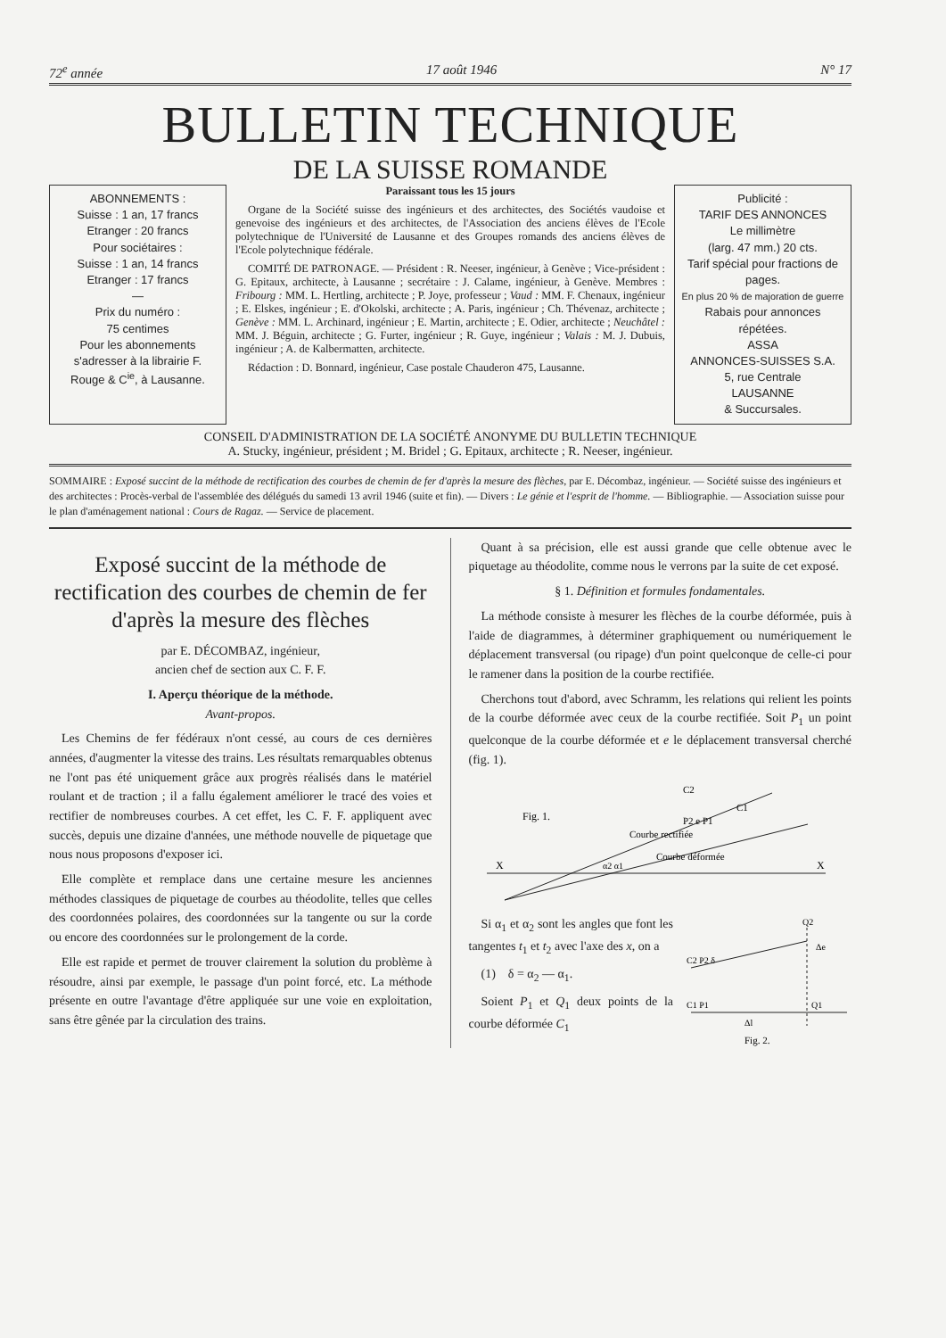72<sup>e</sup> année 17 août 1946 N° 17
BULLETIN TECHNIQUE
DE LA SUISSE ROMANDE
ABONNEMENTS :
Suisse : 1 an, 17 francs
Etranger : 20 francs
Pour sociétaires :
Suisse : 1 an, 14 francs
Etranger : 17 francs
—
Prix du numéro :
75 centimes
Pour les abonnements s'adresser à la librairie F. Rouge & C<sup>ie</sup>, à Lausanne.
Paraissant tous les 15 jours
Organe de la Société suisse des ingénieurs et des architectes, des Sociétés vaudoise et genevoise des ingénieurs et des architectes, de l'Association des anciens élèves de l'Ecole polytechnique de l'Université de Lausanne et des Groupes romands des anciens élèves de l'Ecole polytechnique fédérale.
COMITÉ DE PATRONAGE. — Président : R. Neeser, ingénieur, à Genève ; Vice-président : G. Epitaux, architecte, à Lausanne ; secrétaire : J. Calame, ingénieur, à Genève. Membres : Fribourg : MM. L. Hertling, architecte ; P. Joye, professeur ; Vaud : MM. F. Chenaux, ingénieur ; E. Elskes, ingénieur ; E. d'Okolski, architecte ; A. Paris, ingénieur ; Ch. Thévenaz, architecte ; Genève : MM. L. Archinard, ingénieur ; E. Martin, architecte ; E. Odier, architecte ; Neuchâtel : MM. J. Béguin, architecte ; G. Furter, ingénieur ; R. Guye, ingénieur ; Valais : M. J. Dubuis, ingénieur ; A. de Kalbermatten, architecte.
Rédaction : D. Bonnard, ingénieur, Case postale Chauderon 475, Lausanne.
Publicité :
TARIF DES ANNONCES
Le millimètre
(larg. 47 mm.) 20 cts.
Tarif spécial pour fractions de pages.
En plus 20 % de majoration de guerre
Rabais pour annonces répétées.
ASSA
ANNONCES-SUISSES S.A.
5, rue Centrale
LAUSANNE
& Succursales.
CONSEIL D'ADMINISTRATION DE LA SOCIÉTÉ ANONYME DU BULLETIN TECHNIQUE
A. Stucky, ingénieur, président ; M. Bridel ; G. Epitaux, architecte ; R. Neeser, ingénieur.
SOMMAIRE : Exposé succint de la méthode de rectification des courbes de chemin de fer d'après la mesure des flèches, par E. Décombaz, ingénieur. — Société suisse des ingénieurs et des architectes : Procès-verbal de l'assemblée des délégués du samedi 13 avril 1946 (suite et fin). — Divers : Le génie et l'esprit de l'homme. — Bibliographie. — Association suisse pour le plan d'aménagement national : Cours de Ragaz. — Service de placement.
Exposé succint de la méthode de rectification des courbes de chemin de fer d'après la mesure des flèches
par E. DÉCOMBAZ, ingénieur,
ancien chef de section aux C. F. F.
I. Aperçu théorique de la méthode.
Avant-propos.
Les Chemins de fer fédéraux n'ont cessé, au cours de ces dernières années, d'augmenter la vitesse des trains. Les résultats remarquables obtenus ne l'ont pas été uniquement grâce aux progrès réalisés dans le matériel roulant et de traction ; il a fallu également améliorer le tracé des voies et rectifier de nombreuses courbes. A cet effet, les C. F. F. appliquent avec succès, depuis une dizaine d'années, une méthode nouvelle de piquetage que nous nous proposons d'exposer ici.
Elle complète et remplace dans une certaine mesure les anciennes méthodes classiques de piquetage de courbes au théodolite, telles que celles des coordonnées polaires, des coordonnées sur la tangente ou sur la corde ou encore des coordonnées sur le prolongement de la corde.
Elle est rapide et permet de trouver clairement la solution du problème à résoudre, ainsi par exemple, le passage d'un point forcé, etc. La méthode présente en outre l'avantage d'être appliquée sur une voie en exploitation, sans être gênée par la circulation des trains.
Quant à sa précision, elle est aussi grande que celle obtenue avec le piquetage au théodolite, comme nous le verrons par la suite de cet exposé.
§ 1. Définition et formules fondamentales.
La méthode consiste à mesurer les flèches de la courbe déformée, puis à l'aide de diagrammes, à déterminer graphiquement ou numériquement le déplacement transversal (ou ripage) d'un point quelconque de celle-ci pour le ramener dans la position de la courbe rectifiée.
Cherchons tout d'abord, avec Schramm, les relations qui relient les points de la courbe déformée avec ceux de la courbe rectifiée. Soit P<sub>1</sub> un point quelconque de la courbe déformée et e le déplacement transversal cherché (fig. 1).
Fig. 1.
X
X
C2
C1
Courbe rectifiée
Courbe déformée
P2 e P1
α2 α1
Si α<sub>1</sub> et α<sub>2</sub> sont les angles que font les tangentes t<sub>1</sub> et t<sub>2</sub> avec l'axe des x, on a
(1) δ = α<sub>2</sub> — α<sub>1</sub>.
Soient P<sub>1</sub> et Q<sub>1</sub> deux points de la courbe déformée C<sub>1</sub>
C2 P2 δ
C1 P1
Q1
Q2
Δe
Δl
Fig. 2.